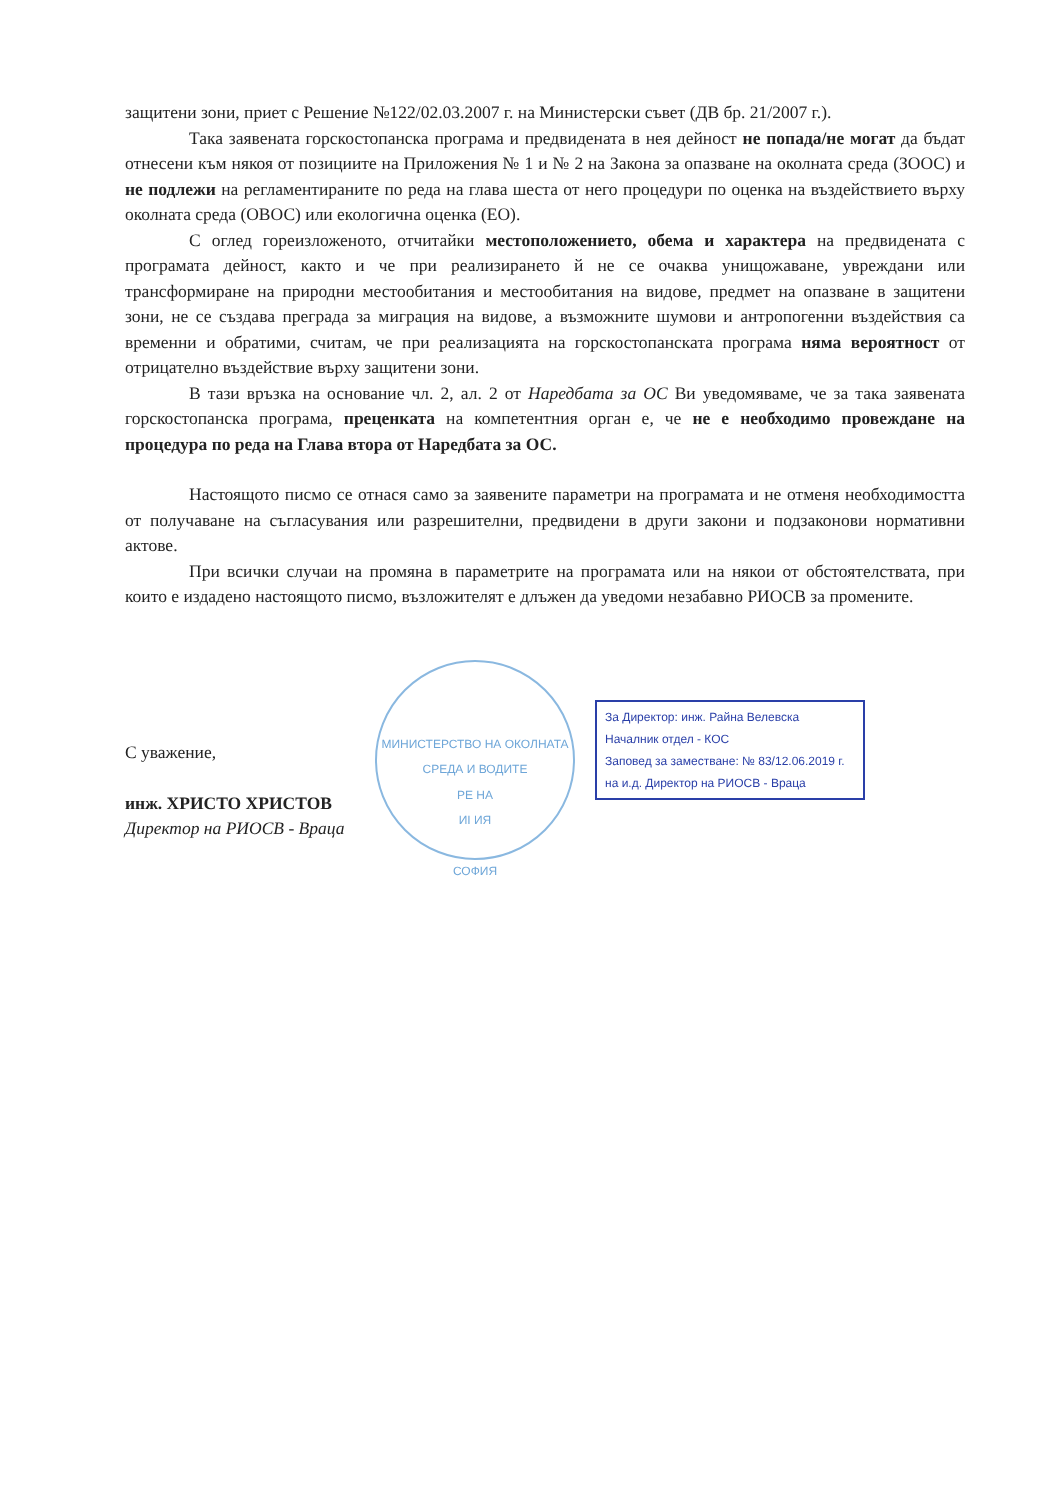защитени зони, приет с Решение №122/02.03.2007 г. на Министерски съвет (ДВ бр. 21/2007 г.).
Така заявената горскостопанска програма и предвидената в нея дейност не попада/не могат да бъдат отнесени към някоя от позициите на Приложения № 1 и № 2 на Закона за опазване на околната среда (ЗООС) и не подлежи на регламентираните по реда на глава шеста от него процедури по оценка на въздействието върху околната среда (ОВОС) или екологична оценка (ЕО).
С оглед гореизложеното, отчитайки местоположението, обема и характера на предвидената с програмата дейност, както и че при реализирането й не се очаква унищожаване, увреждани или трансформиране на природни местообитания и местообитания на видове, предмет на опазване в защитени зони, не се създава преграда за миграция на видове, а възможните шумови и антропогенни въздействия са временни и обратими, считам, че при реализацията на горскостопанската програма няма вероятност от отрицателно въздействие върху защитени зони.
В тази връзка на основание чл. 2, ал. 2 от Наредбата за ОС Ви уведомяваме, че за така заявената горскостопанска програма, преценката на компетентния орган е, че не е необходимо провеждане на процедура по реда на Глава втора от Наредбата за ОС.
Настоящото писмо се отнася само за заявените параметри на програмата и не отменя необходимостта от получаване на съгласувания или разрешителни, предвидени в други закони и подзаконови нормативни актове.
При всички случаи на промяна в параметрите на програмата или на някои от обстоятелствата, при които е издадено настоящото писмо, възложителят е длъжен да уведоми незабавно РИОСВ за промените.
С уважение,
инж. ХРИСТО ХРИСТОВ
Директор на РИОСВ - Враца
МИНИСТЕРСТВО НА ОКОЛНАТА СРЕДА И ВОДИТЕ
РЕ НА
ИІ ИЯ
СОФИЯ
За Директор: инж. Райна Велевска
Началник отдел - КОС
Заповед за заместване: № 83/12.06.2019 г.
на и.д. Директор на РИОСВ - Враца